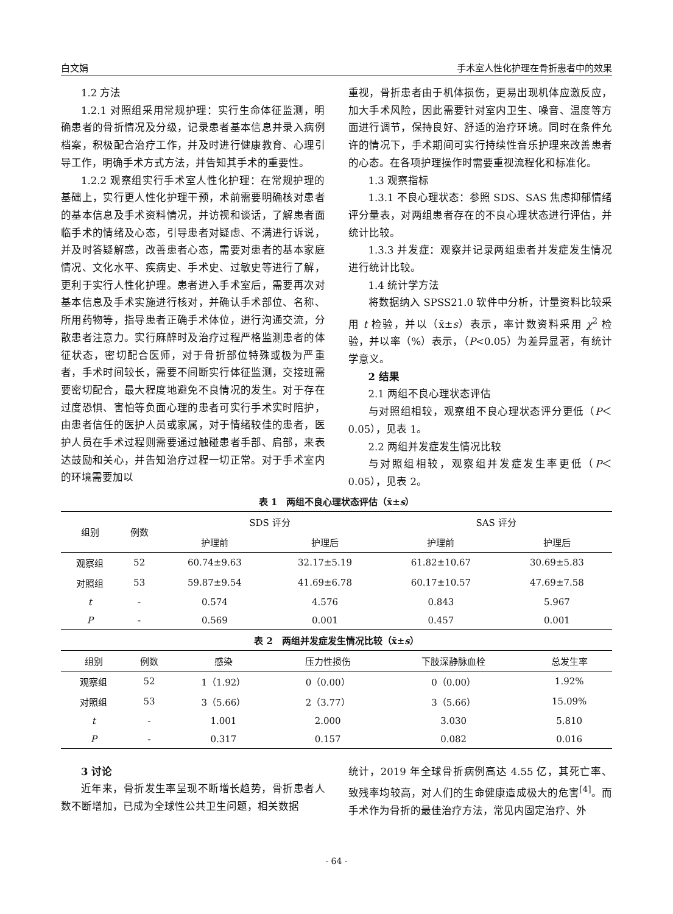白文娟 手术室人性化护理在骨折患者中的效果
1.2 方法
1.2.1 对照组采用常规护理：实行生命体征监测，明确患者的骨折情况及分级，记录患者基本信息并录入病例档案，积极配合治疗工作，并及时进行健康教育、心理引导工作，明确手术方式方法，并告知其手术的重要性。
1.2.2 观察组实行手术室人性化护理：在常规护理的基础上，实行更人性化护理干预，术前需要明确核对患者的基本信息及手术资料情况，并访视和谈话，了解患者面临手术的情绪及心态，引导患者对疑虑、不满进行诉说，并及时答疑解惑，改善患者心态，需要对患者的基本家庭情况、文化水平、疾病史、手术史、过敏史等进行了解，更利于实行人性化护理。患者进入手术室后，需要再次对基本信息及手术实施进行核对，并确认手术部位、名称、所用药物等，指导患者正确手术体位，进行沟通交流，分散患者注意力。实行麻醉时及治疗过程严格监测患者的体征状态，密切配合医师，对于骨折部位特殊或极为严重者，手术时间较长，需要不间断实行体征监测，交接班需要密切配合，最大程度地避免不良情况的发生。对于存在过度恐惧、害怕等负面心理的患者可实行手术实时陪护，由患者信任的医护人员或家属，对于情绪较佳的患者，医护人员在手术过程则需要通过触碰患者手部、肩部，来表达鼓励和关心，并告知治疗过程一切正常。对于手术室内的环境需要加以
重视，骨折患者由于机体损伤，更易出现机体应激反应，加大手术风险，因此需要针对室内卫生、噪音、温度等方面进行调节，保持良好、舒适的治疗环境。同时在条件允许的情况下，手术期间可实行持续性音乐护理来改善患者的心态。在各项护理操作时需要重视流程化和标准化。
1.3 观察指标
1.3.1 不良心理状态：参照 SDS、SAS 焦虑抑郁情绪评分量表，对两组患者存在的不良心理状态进行评估，并统计比较。
1.3.3 并发症：观察并记录两组患者并发症发生情况进行统计比较。
1.4 统计学方法
将数据纳入 SPSS21.0 软件中分析，计量资料比较采用 t 检验，并以（x̄±s）表示，率计数资料采用 χ<sup>2</sup> 检验，并以率（%）表示，（P<0.05）为差异显著，有统计学意义。
2 结果
2.1 两组不良心理状态评估
与对照组相较，观察组不良心理状态评分更低（P＜0.05），见表 1。
2.2 两组并发症发生情况比较
与对照组相较，观察组并发症发生率更低（P＜0.05），见表 2。
表 1　两组不良心理状态评估（x̄±s）
| 组别 | 例数 | SDS 评分 | | SAS 评分 | |
| --- | --- | --- | --- | --- | --- |
| | | 护理前 | 护理后 | 护理前 | 护理后 |
| 观察组 | 52 | 60.74±9.63 | 32.17±5.19 | 61.82±10.67 | 30.69±5.83 |
| 对照组 | 53 | 59.87±9.54 | 41.69±6.78 | 60.17±10.57 | 47.69±7.58 |
| t | - | 0.574 | 4.576 | 0.843 | 5.967 |
| P | - | 0.569 | 0.001 | 0.457 | 0.001 |
表 2　两组并发症发生情况比较（x̄±s）
| 组别 | 例数 | 感染 | 压力性损伤 | 下肢深静脉血栓 | 总发生率 |
| --- | --- | --- | --- | --- | --- |
| 观察组 | 52 | 1（1.92） | 0（0.00） | 0（0.00） | 1.92% |
| 对照组 | 53 | 3（5.66） | 2（3.77） | 3（5.66） | 15.09% |
| t | - | 1.001 | 2.000 | 3.030 | 5.810 |
| P | - | 0.317 | 0.157 | 0.082 | 0.016 |
3 讨论
近年来，骨折发生率呈现不断增长趋势，骨折患者人数不断增加，已成为全球性公共卫生问题，相关数据
统计，2019 年全球骨折病例高达 4.55 亿，其死亡率、致残率均较高，对人们的生命健康造成极大的危害<sup>[4]</sup>。而手术作为骨折的最佳治疗方法，常见内固定治疗、外
- 64 -